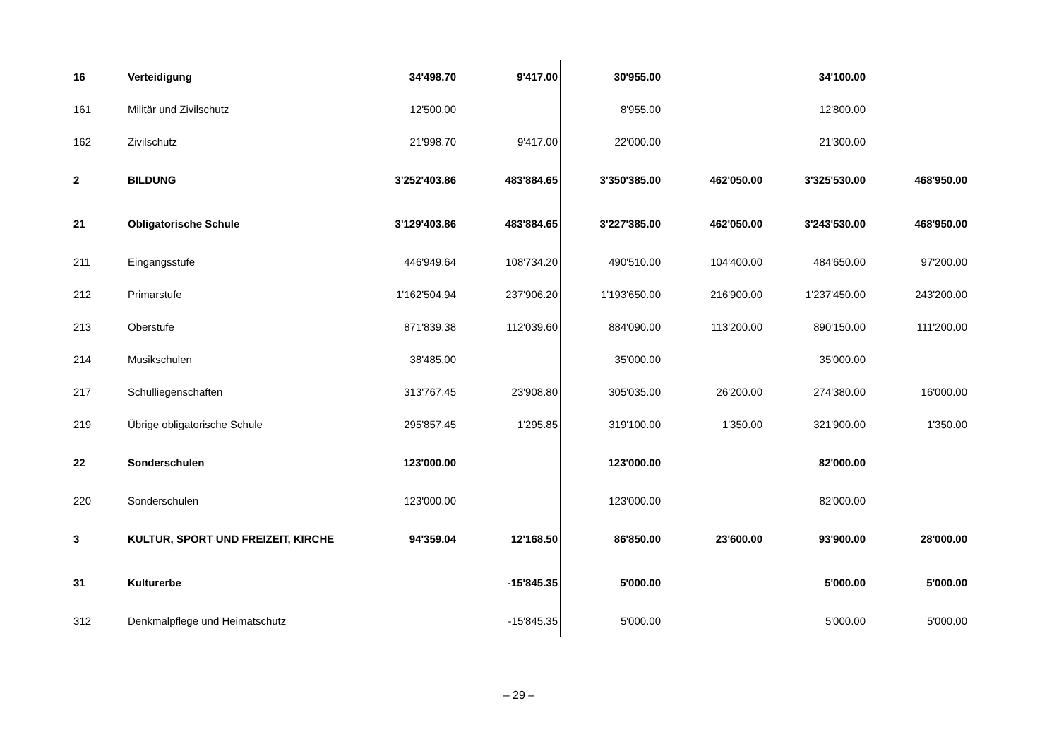| 16 | Verteidigung | 34'498.70 | 9'417.00 | 30'955.00 | | 34'100.00 | |
| 161 | Militär und Zivilschutz | 12'500.00 | | 8'955.00 | | 12'800.00 | |
| 162 | Zivilschutz | 21'998.70 | 9'417.00 | 22'000.00 | | 21'300.00 | |
| 2 | BILDUNG | 3'252'403.86 | 483'884.65 | 3'350'385.00 | 462'050.00 | 3'325'530.00 | 468'950.00 |
| 21 | Obligatorische Schule | 3'129'403.86 | 483'884.65 | 3'227'385.00 | 462'050.00 | 3'243'530.00 | 468'950.00 |
| 211 | Eingangsstufe | 446'949.64 | 108'734.20 | 490'510.00 | 104'400.00 | 484'650.00 | 97'200.00 |
| 212 | Primarstufe | 1'162'504.94 | 237'906.20 | 1'193'650.00 | 216'900.00 | 1'237'450.00 | 243'200.00 |
| 213 | Oberstufe | 871'839.38 | 112'039.60 | 884'090.00 | 113'200.00 | 890'150.00 | 111'200.00 |
| 214 | Musikschulen | 38'485.00 | | 35'000.00 | | 35'000.00 | |
| 217 | Schulliegenschaften | 313'767.45 | 23'908.80 | 305'035.00 | 26'200.00 | 274'380.00 | 16'000.00 |
| 219 | Übrige obligatorische Schule | 295'857.45 | 1'295.85 | 319'100.00 | 1'350.00 | 321'900.00 | 1'350.00 |
| 22 | Sonderschulen | 123'000.00 | | 123'000.00 | | 82'000.00 | |
| 220 | Sonderschulen | 123'000.00 | | 123'000.00 | | 82'000.00 | |
| 3 | KULTUR, SPORT UND FREIZEIT, KIRCHE | 94'359.04 | 12'168.50 | 86'850.00 | 23'600.00 | 93'900.00 | 28'000.00 |
| 31 | Kulturerbe | | -15'845.35 | 5'000.00 | | 5'000.00 | 5'000.00 |
| 312 | Denkmalpflege und Heimatschutz | | -15'845.35 | 5'000.00 | | 5'000.00 | 5'000.00 |
– 29 –